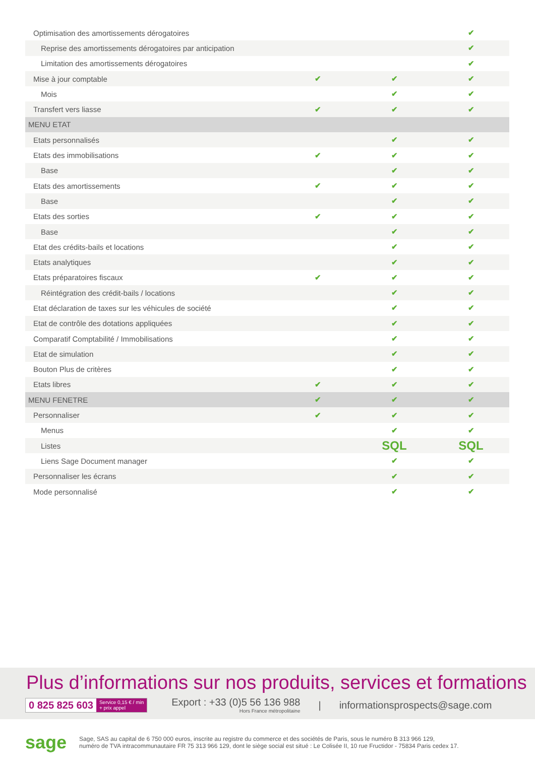| Optimisation des amortissements dérogatoires | | | ✔ |
| Reprise des amortissements dérogatoires par anticipation | | | ✔ |
| Limitation des amortissements dérogatoires | | | ✔ |
| Mise à jour comptable | ✔ | ✔ | ✔ |
| Mois | | ✔ | ✔ |
| Transfert vers liasse | ✔ | ✔ | ✔ |
| MENU ETAT | | | |
| Etats personnalisés | | ✔ | ✔ |
| Etats des immobilisations | ✔ | ✔ | ✔ |
| Base | | ✔ | ✔ |
| Etats des amortissements | ✔ | ✔ | ✔ |
| Base | | ✔ | ✔ |
| Etats des sorties | ✔ | ✔ | ✔ |
| Base | | ✔ | ✔ |
| Etat des crédits-bails et locations | | ✔ | ✔ |
| Etats analytiques | | ✔ | ✔ |
| Etats préparatoires fiscaux | ✔ | ✔ | ✔ |
| Réintégration des crédit-bails / locations | | ✔ | ✔ |
| Etat déclaration de taxes sur les véhicules de société | | ✔ | ✔ |
| Etat de contrôle des dotations appliquées | | ✔ | ✔ |
| Comparatif Comptabilité / Immobilisations | | ✔ | ✔ |
| Etat de simulation | | ✔ | ✔ |
| Bouton Plus de critères | | ✔ | ✔ |
| Etats libres | ✔ | ✔ | ✔ |
| MENU FENETRE | ✔ | ✔ | ✔ |
| Personnaliser | ✔ | ✔ | ✔ |
| Menus | | ✔ | ✔ |
| Listes | | SQL | SQL |
| Liens Sage Document manager | | ✔ | ✔ |
| Personnaliser les écrans | | ✔ | ✔ |
| Mode personnalisé | | ✔ | ✔ |
Plus d’informations sur nos produits, services et formations
0 825 825 603 Service 0,15 € / min
+ prix appel
Export : +33 (0)5 56 136 988
Hors France métropolitaine
| informationsprospects@sage.com
sage
Sage, SAS au capital de 6 750 000 euros, inscrite au registre du commerce et des sociétés de Paris, sous le numéro B 313 966 129,
numéro de TVA intracommunautaire FR 75 313 966 129, dont le siège social est situé : Le Colisée II, 10 rue Fructidor - 75834 Paris cedex 17.